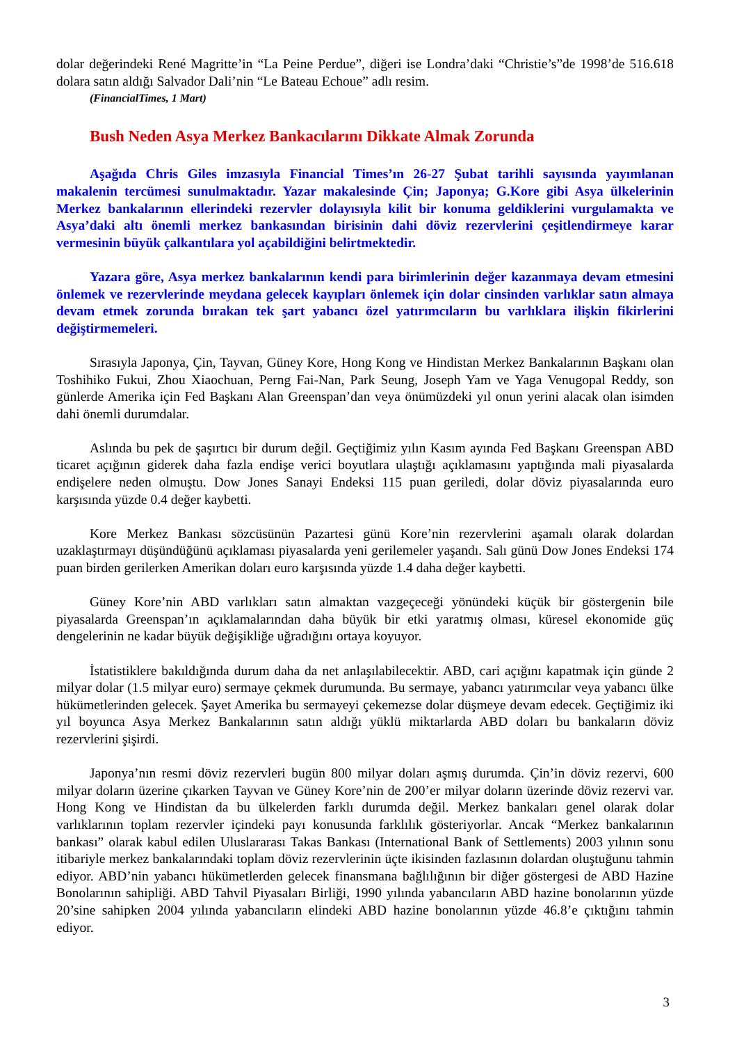dolar değerindeki René Magritte’in “La Peine Perdue”, diğeri ise Londra’daki “Christie’s”de 1998’de 516.618 dolara satın aldığı Salvador Dali’nin “Le Bateau Echoue” adlı resim.
(FinancialTimes, 1 Mart)
Bush Neden Asya Merkez Bankacılarını Dikkate Almak Zorunda
Aşağıda Chris Giles imzasıyla Financial Times’ın 26-27 Şubat tarihli sayısında yayımlanan makalenin tercümesi sunulmaktadır. Yazar makalesinde Çin; Japonya; G.Kore gibi Asya ülkelerinin Merkez bankalarının ellerindeki rezervler dolayısıyla kilit bir konuma geldiklerini vurgulamakta ve Asya’daki altı önemli merkez bankasından birisinin dahi döviz rezervlerini çeşitlendirmeye karar vermesinin büyük çalkantılara yol açabildiğini belirtmektedir.
Yazara göre, Asya merkez bankalarının kendi para birimlerinin değer kazanmaya devam etmesini önlemek ve rezervlerinde meydana gelecek kayıpları önlemek için dolar cinsinden varlıklar satın almaya devam etmek zorunda bırakan tek şart yabancı özel yatırımcıların bu varlıklara ilişkin fikirlerini değiştirmemeleri.
Sırasıyla Japonya, Çin, Tayvan, Güney Kore, Hong Kong ve Hindistan Merkez Bankalarının Başkanı olan Toshihiko Fukui, Zhou Xiaochuan, Perng Fai-Nan, Park Seung, Joseph Yam ve Yaga Venugopal Reddy, son günlerde Amerika için Fed Başkanı Alan Greenspan’dan veya önümüzdeki yıl onun yerini alacak olan isimden dahi önemli durumdalar.
Aslında bu pek de şaşırtıcı bir durum değil. Geçtiğimiz yılın Kasım ayında Fed Başkanı Greenspan ABD ticaret açığının giderek daha fazla endişe verici boyutlara ulaştığı açıklamasını yaptığında mali piyasalarda endişelere neden olmuştu. Dow Jones Sanayi Endeksi 115 puan geriledi, dolar döviz piyasalarında euro karşısında yüzde 0.4 değer kaybetti.
Kore Merkez Bankası sözcüsünün Pazartesi günü Kore’nin rezervlerini aşamalı olarak dolardan uzaklaştırmayı düşündüğünü açıklaması piyasalarda yeni gerilemeler yaşandı. Salı günü Dow Jones Endeksi 174 puan birden gerilerken Amerikan doları euro karşısında yüzde 1.4 daha değer kaybetti.
Güney Kore’nin ABD varlıkları satın almaktan vazgeçeceği yönündeki küçük bir göstergenin bile piyasalarda Greenspan’ın açıklamalarından daha büyük bir etki yaratmış olması, küresel ekonomide güç dengelerinin ne kadar büyük değişikliğe uğradığını ortaya koyuyor.
İstatistiklere bakıldığında durum daha da net anlaşılabilecektir. ABD, cari açığını kapatmak için günde 2 milyar dolar (1.5 milyar euro) sermaye çekmek durumunda. Bu sermaye, yabancı yatırımcılar veya yabancı ülke hükümetlerinden gelecek. Şayet Amerika bu sermayeyi çekemezse dolar düşmeye devam edecek. Geçtiğimiz iki yıl boyunca Asya Merkez Bankalarının satın aldığı yüklü miktarlarda ABD doları bu bankaların döviz rezervlerini şişirdi.
Japonya’nın resmi döviz rezervleri bugün 800 milyar doları aşmış durumda. Çin’in döviz rezervi, 600 milyar doların üzerine çıkarken Tayvan ve Güney Kore’nin de 200’er milyar doların üzerinde döviz rezervi var. Hong Kong ve Hindistan da bu ülkelerden farklı durumda değil. Merkez bankaları genel olarak dolar varlıklarının toplam rezervler içindeki payı konusunda farklılık gösteriyorlar. Ancak “Merkez bankalarının bankası” olarak kabul edilen Uluslararası Takas Bankası (International Bank of Settlements) 2003 yılının sonu itibariyle merkez bankalarındaki toplam döviz rezervlerinin üçte ikisinden fazlasının dolardan oluştuğunu tahmin ediyor. ABD’nin yabancı hükümetlerden gelecek finansmana bağlılığının bir diğer göstergesi de ABD Hazine Bonolarının sahipliği. ABD Tahvil Piyasaları Birliği, 1990 yılında yabancıların ABD hazine bonolarının yüzde 20’sine sahipken 2004 yılında yabancıların elindeki ABD hazine bonolarının yüzde 46.8’e çıktığını tahmin ediyor.
3